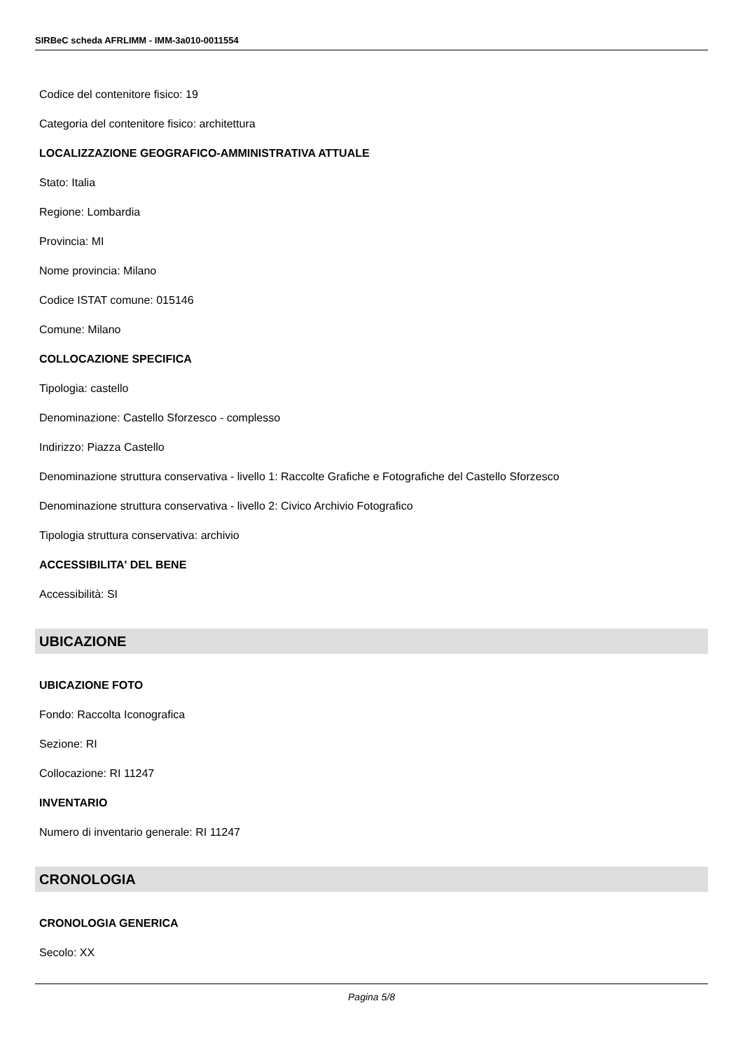SIRBeC scheda AFRLIMM - IMM-3a010-0011554
Codice del contenitore fisico: 19
Categoria del contenitore fisico: architettura
LOCALIZZAZIONE GEOGRAFICO-AMMINISTRATIVA ATTUALE
Stato: Italia
Regione: Lombardia
Provincia: MI
Nome provincia: Milano
Codice ISTAT comune: 015146
Comune: Milano
COLLOCAZIONE SPECIFICA
Tipologia: castello
Denominazione: Castello Sforzesco - complesso
Indirizzo: Piazza Castello
Denominazione struttura conservativa - livello 1: Raccolte Grafiche e Fotografiche del Castello Sforzesco
Denominazione struttura conservativa - livello 2: Civico Archivio Fotografico
Tipologia struttura conservativa: archivio
ACCESSIBILITA' DEL BENE
Accessibilità: SI
UBICAZIONE
UBICAZIONE FOTO
Fondo: Raccolta Iconografica
Sezione: RI
Collocazione: RI 11247
INVENTARIO
Numero di inventario generale: RI 11247
CRONOLOGIA
CRONOLOGIA GENERICA
Secolo: XX
Pagina 5/8